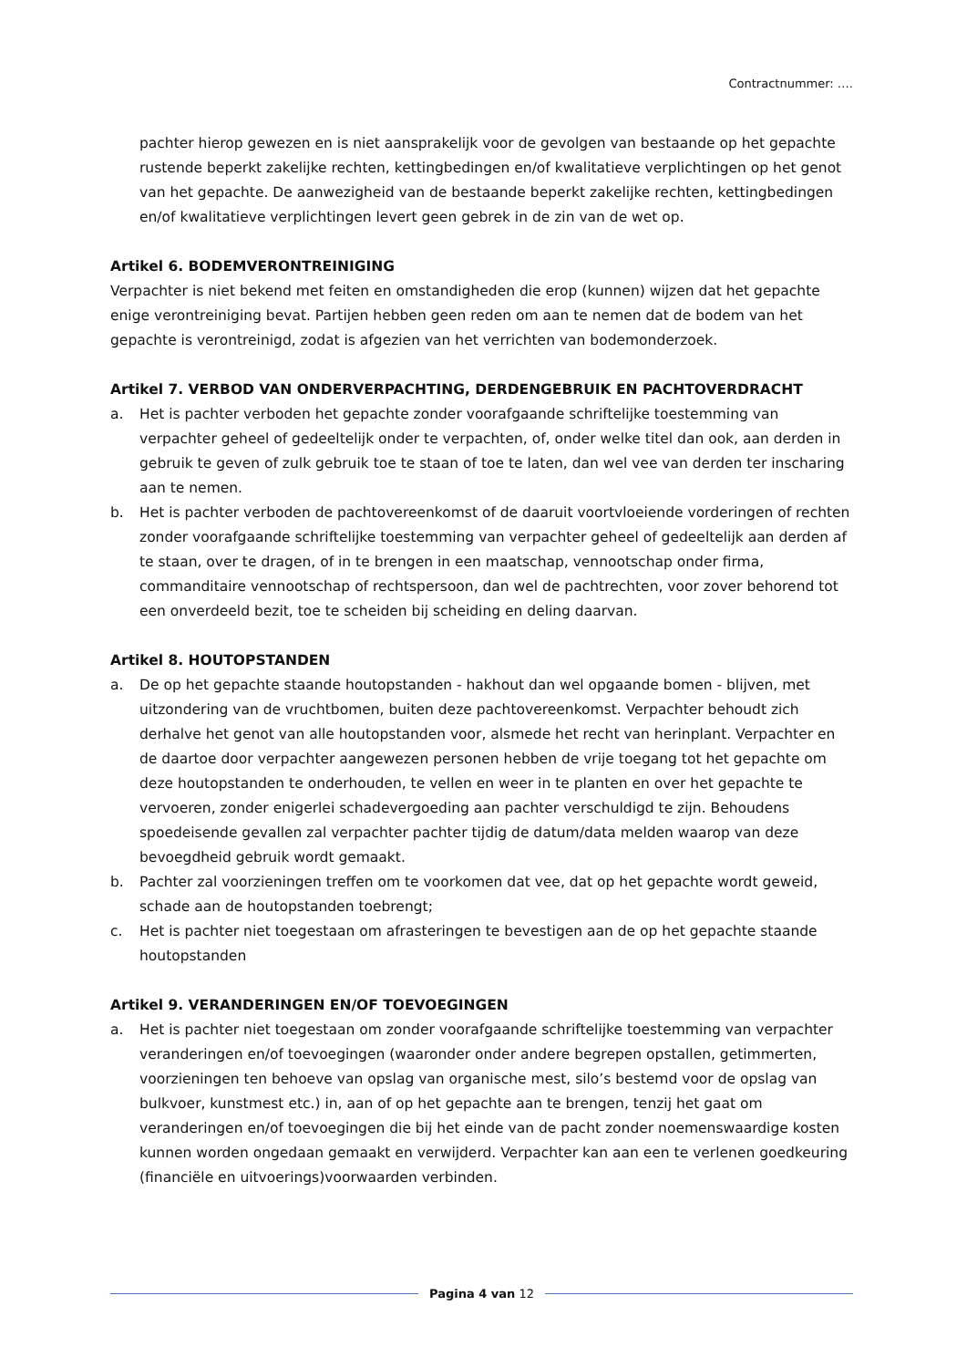Contractnummer: ….
pachter hierop gewezen en is niet aansprakelijk voor de gevolgen van bestaande op het gepachte rustende beperkt zakelijke rechten, kettingbedingen en/of kwalitatieve verplichtingen op het genot van het gepachte. De aanwezigheid van de bestaande beperkt zakelijke rechten, kettingbedingen en/of kwalitatieve verplichtingen levert geen gebrek in de zin van de wet op.
Artikel 6. BODEMVERONTREINIGING
Verpachter is niet bekend met feiten en omstandigheden die erop (kunnen) wijzen dat het gepachte enige verontreiniging bevat. Partijen hebben geen reden om aan te nemen dat de bodem van het gepachte is verontreinigd, zodat is afgezien van het verrichten van bodemonderzoek.
Artikel 7. VERBOD VAN ONDERVERPACHTING, DERDENGEBRUIK EN PACHTOVERDRACHT
a. Het is pachter verboden het gepachte zonder voorafgaande schriftelijke toestemming van verpachter geheel of gedeeltelijk onder te verpachten, of, onder welke titel dan ook, aan derden in gebruik te geven of zulk gebruik toe te staan of toe te laten, dan wel vee van derden ter inscharing aan te nemen.
b. Het is pachter verboden de pachtovereenkomst of de daaruit voortvloeiende vorderingen of rechten zonder voorafgaande schriftelijke toestemming van verpachter geheel of gedeeltelijk aan derden af te staan, over te dragen, of in te brengen in een maatschap, vennootschap onder firma, commanditaire vennootschap of rechtspersoon, dan wel de pachtrechten, voor zover behorend tot een onverdeeld bezit, toe te scheiden bij scheiding en deling daarvan.
Artikel 8. HOUTOPSTANDEN
a. De op het gepachte staande houtopstanden - hakhout dan wel opgaande bomen - blijven, met uitzondering van de vruchtbomen, buiten deze pachtovereenkomst. Verpachter behoudt zich derhalve het genot van alle houtopstanden voor, alsmede het recht van herinplant. Verpachter en de daartoe door verpachter aangewezen personen hebben de vrije toegang tot het gepachte om deze houtopstanden te onderhouden, te vellen en weer in te planten en over het gepachte te vervoeren, zonder enigerlei schadevergoeding aan pachter verschuldigd te zijn. Behoudens spoedeisende gevallen zal verpachter pachter tijdig de datum/data melden waarop van deze bevoegdheid gebruik wordt gemaakt.
b. Pachter zal voorzieningen treffen om te voorkomen dat vee, dat op het gepachte wordt geweid, schade aan de houtopstanden toebrengt;
c. Het is pachter niet toegestaan om afrasteringen te bevestigen aan de op het gepachte staande houtopstanden
Artikel 9. VERANDERINGEN EN/OF TOEVOEGINGEN
a. Het is pachter niet toegestaan om zonder voorafgaande schriftelijke toestemming van verpachter veranderingen en/of toevoegingen (waaronder onder andere begrepen opstallen, getimmerten, voorzieningen ten behoeve van opslag van organische mest, silo’s bestemd voor de opslag van bulkvoer, kunstmest etc.) in, aan of op het gepachte aan te brengen, tenzij het gaat om veranderingen en/of toevoegingen die bij het einde van de pacht zonder noemenswaardige kosten kunnen worden ongedaan gemaakt en verwijderd. Verpachter kan aan een te verlenen goedkeuring (financiële en uitvoerings)voorwaarden verbinden.
Pagina 4 van 12